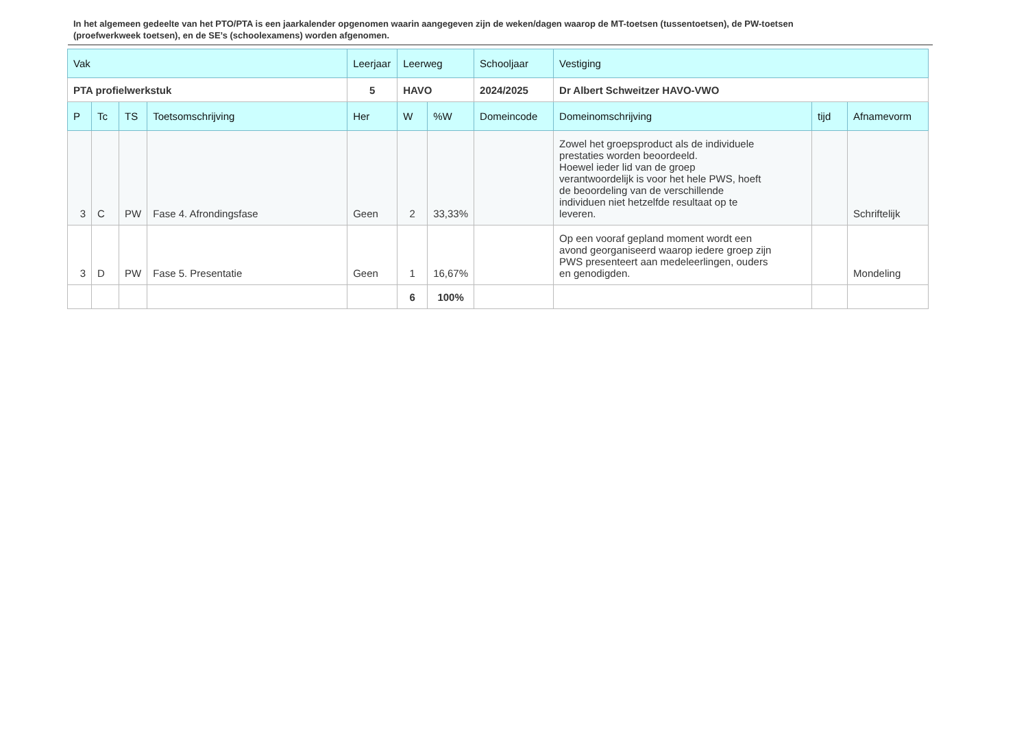In het algemeen gedeelte van het PTO/PTA is een jaarkalender opgenomen waarin aangegeven zijn de weken/dagen waarop de MT-toetsen (tussentoetsen), de PW-toetsen (proefwerkweek toetsen), en de SE’s (schoolexamens) worden afgenomen.
| Vak | | | | Leerjaar | Leerweg | | Schooljaar | Vestiging | | |
| PTA profielwerkstuk | | | | 5 | HAVO | | 2024/2025 | Dr Albert Schweitzer HAVO-VWO | | |
| P | Tc | TS | Toetsomschrijving | Her | W | %W | Domeincode | Domeinomschrijving | tijd | Afnamevorm |
| 3 | C | PW | Fase 4. Afrondingsfase | Geen | 2 | 33,33% | | Zowel het groepsproduct als de individuele prestaties worden beoordeeld. Hoewel ieder lid van de groep verantwoordelijk is voor het hele PWS, hoeft de beoordeling van de verschillende individuen niet hetzelfde resultaat op te leveren. | | Schriftelijk |
| 3 | D | PW | Fase 5. Presentatie | Geen | 1 | 16,67% | | Op een vooraf gepland moment wordt een avond georganiseerd waarop iedere groep zijn PWS presenteert aan medeleerlingen, ouders en genodigden. | | Mondeling |
| | | | | | 6 | 100% | | | | |